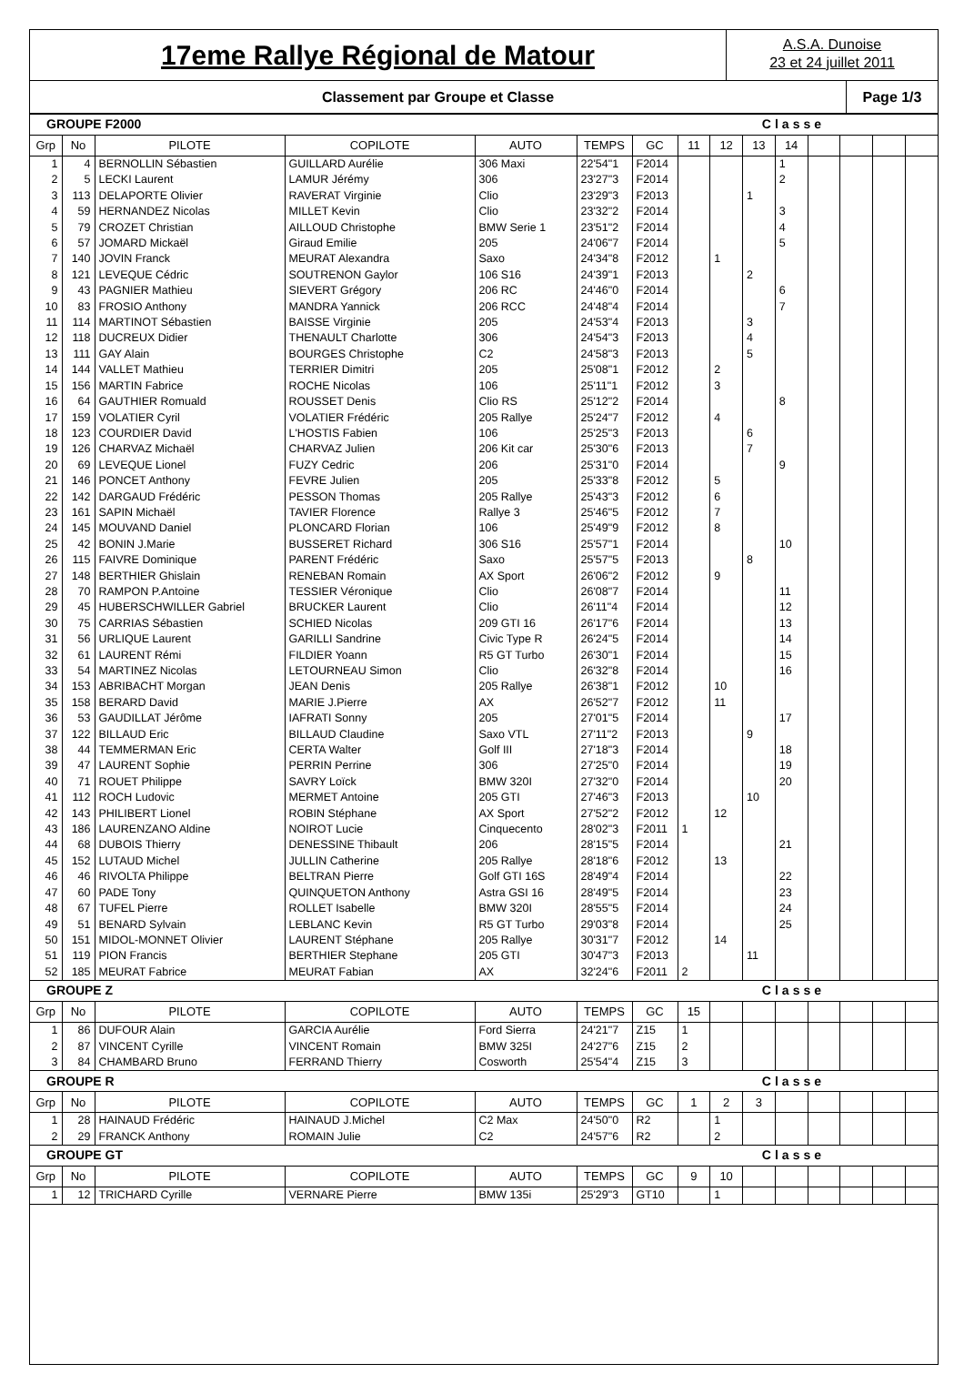17eme Rallye Régional de Matour
A.S.A. Dunoise
23 et 24 juillet 2011
Classement par Groupe et Classe
Page 1/3
| GROUPE F2000 Classe | | | | | | | | | | | | | | |
| Grp | No | PILOTE | COPILOTE | AUTO | TEMPS | GC | 11 | 12 | 13 | 14 | | | | |
| 1 | 4 | BERNOLLIN Sébastien | GUILLARD Aurélie | 306 Maxi | 22'54"1 | F2014 | | | | 1 | | | | |
| 2 | 5 | LECKI Laurent | LAMUR Jérémy | 306 | 23'27"3 | F2014 | | | | 2 | | | | |
| 3 | 113 | DELAPORTE Olivier | RAVERAT Virginie | Clio | 23'29"3 | F2013 | | | 1 | | | | | |
| 4 | 59 | HERNANDEZ Nicolas | MILLET Kevin | Clio | 23'32"2 | F2014 | | | | 3 | | | | |
| 5 | 79 | CROZET Christian | AILLOUD Christophe | BMW Serie 1 | 23'51"2 | F2014 | | | | 4 | | | | |
| 6 | 57 | JOMARD Mickaël | Giraud Emilie | 205 | 24'06"7 | F2014 | | | | 5 | | | | |
| 7 | 140 | JOVIN Franck | MEURAT Alexandra | Saxo | 24'34"8 | F2012 | | 1 | | | | | | |
| 8 | 121 | LEVEQUE Cédric | SOUTRENON Gaylor | 106 S16 | 24'39"1 | F2013 | | | 2 | | | | | |
| 9 | 43 | PAGNIER Mathieu | SIEVERT Grégory | 206 RC | 24'46"0 | F2014 | | | | 6 | | | | |
| 10 | 83 | FROSIO Anthony | MANDRA Yannick | 206 RCC | 24'48"4 | F2014 | | | | 7 | | | | |
| 11 | 114 | MARTINOT Sébastien | BAISSE Virginie | 205 | 24'53"4 | F2013 | | | 3 | | | | | |
| 12 | 118 | DUCREUX Didier | THENAULT Charlotte | 306 | 24'54"3 | F2013 | | | 4 | | | | | |
| 13 | 111 | GAY Alain | BOURGES Christophe | C2 | 24'58"3 | F2013 | | | 5 | | | | | |
| 14 | 144 | VALLET Mathieu | TERRIER Dimitri | 205 | 25'08"1 | F2012 | | 2 | | | | | | |
| 15 | 156 | MARTIN Fabrice | ROCHE Nicolas | 106 | 25'11"1 | F2012 | | 3 | | | | | | |
| 16 | 64 | GAUTHIER Romuald | ROUSSET Denis | Clio RS | 25'12"2 | F2014 | | | | 8 | | | | |
| 17 | 159 | VOLATIER Cyril | VOLATIER Frédéric | 205 Rallye | 25'24"7 | F2012 | | 4 | | | | | | |
| 18 | 123 | COURDIER David | L'HOSTIS Fabien | 106 | 25'25"3 | F2013 | | | 6 | | | | | |
| 19 | 126 | CHARVAZ Michaël | CHARVAZ Julien | 206 Kit car | 25'30"6 | F2013 | | | 7 | | | | | |
| 20 | 69 | LEVEQUE Lionel | FUZY Cedric | 206 | 25'31"0 | F2014 | | | | 9 | | | | |
| 21 | 146 | PONCET Anthony | FEVRE Julien | 205 | 25'33"8 | F2012 | | 5 | | | | | | |
| 22 | 142 | DARGAUD Frédéric | PESSON Thomas | 205 Rallye | 25'43"3 | F2012 | | 6 | | | | | | |
| 23 | 161 | SAPIN Michaël | TAVIER Florence | Rallye 3 | 25'46"5 | F2012 | | 7 | | | | | | |
| 24 | 145 | MOUVAND Daniel | PLONCARD Florian | 106 | 25'49"9 | F2012 | | 8 | | | | | | |
| 25 | 42 | BONIN J.Marie | BUSSERET Richard | 306 S16 | 25'57"1 | F2014 | | | | 10 | | | | |
| 26 | 115 | FAIVRE Dominique | PARENT Frédéric | Saxo | 25'57"5 | F2013 | | | 8 | | | | | |
| 27 | 148 | BERTHIER Ghislain | RENEBAN Romain | AX Sport | 26'06"2 | F2012 | | 9 | | | | | | |
| 28 | 70 | RAMPON P.Antoine | TESSIER Véronique | Clio | 26'08"7 | F2014 | | | | 11 | | | | |
| 29 | 45 | HUBERSCHWILLER Gabriel | BRUCKER Laurent | Clio | 26'11"4 | F2014 | | | | 12 | | | | |
| 30 | 75 | CARRIAS Sébastien | SCHIED Nicolas | 209 GTI 16 | 26'17"6 | F2014 | | | | 13 | | | | |
| 31 | 56 | URLIQUE Laurent | GARILLI Sandrine | Civic Type R | 26'24"5 | F2014 | | | | 14 | | | | |
| 32 | 61 | LAURENT Rémi | FILDIER Yoann | R5 GT Turbo | 26'30"1 | F2014 | | | | 15 | | | | |
| 33 | 54 | MARTINEZ Nicolas | LETOURNEAU Simon | Clio | 26'32"8 | F2014 | | | | 16 | | | | |
| 34 | 153 | ABRIBACHT Morgan | JEAN Denis | 205 Rallye | 26'38"1 | F2012 | | 10 | | | | | | |
| 35 | 158 | BERARD David | MARIE J.Pierre | AX | 26'52"7 | F2012 | | 11 | | | | | | |
| 36 | 53 | GAUDILLAT Jérôme | IAFRATI Sonny | 205 | 27'01"5 | F2014 | | | | 17 | | | | |
| 37 | 122 | BILLAUD Eric | BILLAUD Claudine | Saxo VTL | 27'11"2 | F2013 | | | 9 | | | | | |
| 38 | 44 | TEMMERMAN Eric | CERTA Walter | Golf III | 27'18"3 | F2014 | | | | 18 | | | | |
| 39 | 47 | LAURENT Sophie | PERRIN Perrine | 306 | 27'25"0 | F2014 | | | | 19 | | | | |
| 40 | 71 | ROUET Philippe | SAVRY Loïck | BMW 320I | 27'32"0 | F2014 | | | | 20 | | | | |
| 41 | 112 | ROCH Ludovic | MERMET Antoine | 205 GTI | 27'46"3 | F2013 | | | 10 | | | | | |
| 42 | 143 | PHILIBERT Lionel | ROBIN Stéphane | AX Sport | 27'52"2 | F2012 | | 12 | | | | | | |
| 43 | 186 | LAURENZANO Aldine | NOIROT Lucie | Cinquecento | 28'02"3 | F2011 | 1 | | | | | | | |
| 44 | 68 | DUBOIS Thierry | DENESSINE Thibault | 206 | 28'15"5 | F2014 | | | | 21 | | | | |
| 45 | 152 | LUTAUD Michel | JULLIN Catherine | 205 Rallye | 28'18"6 | F2012 | | 13 | | | | | | |
| 46 | 46 | RIVOLTA Philippe | BELTRAN Pierre | Golf GTI 16S | 28'49"4 | F2014 | | | | 22 | | | | |
| 47 | 60 | PADE Tony | QUINQUETON Anthony | Astra GSI 16 | 28'49"5 | F2014 | | | | 23 | | | | |
| 48 | 67 | TUFEL Pierre | ROLLET Isabelle | BMW 320I | 28'55"5 | F2014 | | | | 24 | | | | |
| 49 | 51 | BENARD Sylvain | LEBLANC Kevin | R5 GT Turbo | 29'03"8 | F2014 | | | | 25 | | | | |
| 50 | 151 | MIDOL-MONNET Olivier | LAURENT Stéphane | 205 Rallye | 30'31"7 | F2012 | | 14 | | | | | | |
| 51 | 119 | PION Francis | BERTHIER Stephane | 205 GTI | 30'47"3 | F2013 | | | 11 | | | | | |
| 52 | 185 | MEURAT Fabrice | MEURAT Fabian | AX | 32'24"6 | F2011 | 2 | | | | | | | |
| GROUPE Z Classe | | | | | | | | | | | | | | |
| Grp | No | PILOTE | COPILOTE | AUTO | TEMPS | GC | 15 | | | | | | | |
| 1 | 86 | DUFOUR Alain | GARCIA Aurélie | Ford Sierra | 24'21"7 | Z15 | 1 | | | | | | | |
| 2 | 87 | VINCENT Cyrille | VINCENT Romain | BMW 325I | 24'27"6 | Z15 | 2 | | | | | | | |
| 3 | 84 | CHAMBARD Bruno | FERRAND Thierry | Cosworth | 25'54"4 | Z15 | 3 | | | | | | | |
| GROUPE R Classe | | | | | | | | | | | | | | |
| Grp | No | PILOTE | COPILOTE | AUTO | TEMPS | GC | 1 | 2 | 3 | | | | | |
| 1 | 28 | HAINAUD Frédéric | HAINAUD J.Michel | C2 Max | 24'50"0 | R2 | | 1 | | | | | | |
| 2 | 29 | FRANCK Anthony | ROMAIN Julie | C2 | 24'57"6 | R2 | | 2 | | | | | | |
| GROUPE GT Classe | | | | | | | | | | | | | | |
| Grp | No | PILOTE | COPILOTE | AUTO | TEMPS | GC | 9 | 10 | | | | | | |
| 1 | 12 | TRICHARD Cyrille | VERNARE Pierre | BMW 135i | 25'29"3 | GT10 | | 1 | | | | | | |